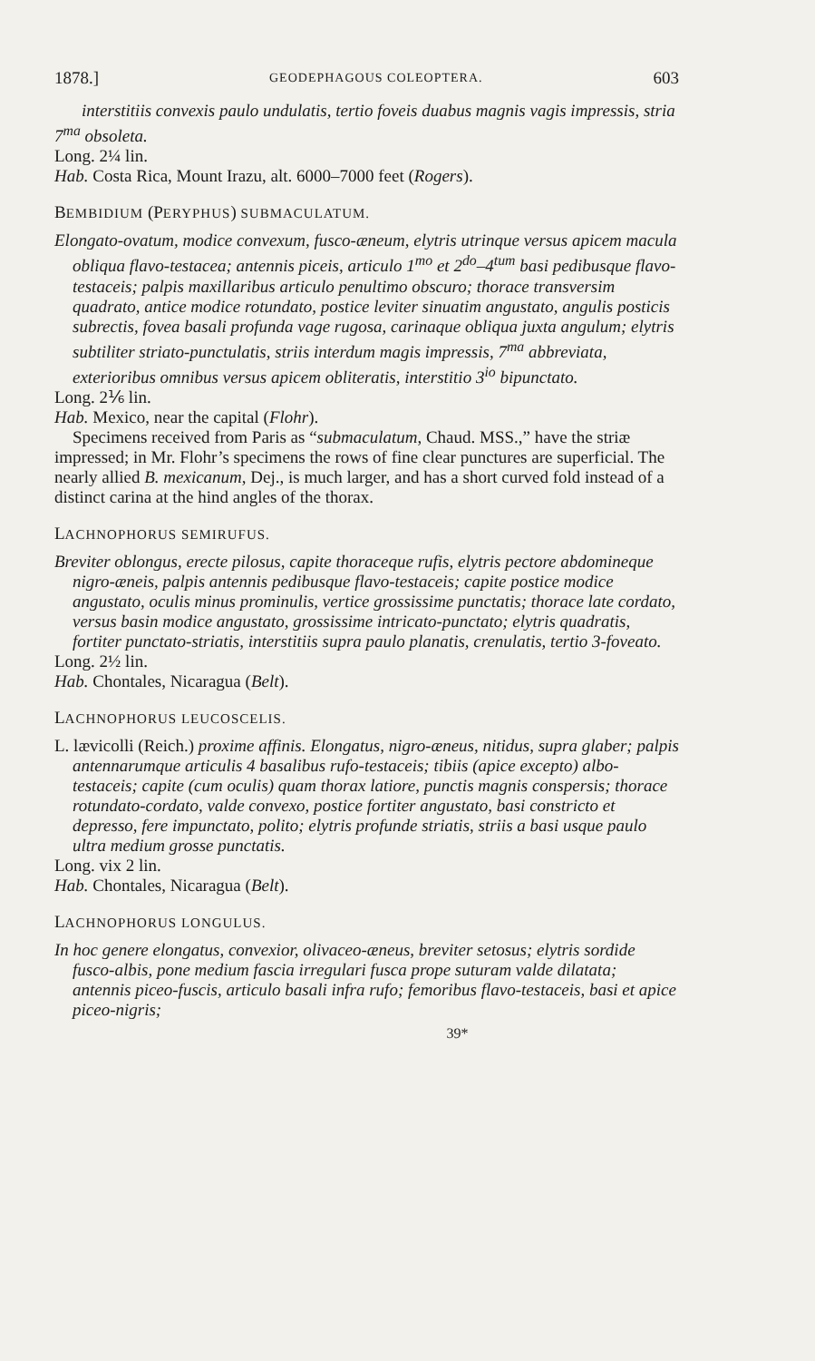1878.] GEODEPHAGOUS COLEOPTERA. 603
interstitiis convexis paulo undulatis, tertio foveis duabus magnis vagis impressis, stria 7<sup>ma</sup> obsoleta.
Long. 2¼ lin.
Hab. Costa Rica, Mount Irazu, alt. 6000–7000 feet (Rogers).
BEMBIDIUM (PERYPHUS) SUBMACULATUM.
Elongato-ovatum, modice convexum, fusco-æneum, elytris utrinque versus apicem macula obliqua flavo-testacea; antennis piceis, articulo 1<sup>mo</sup> et 2<sup>do</sup>–4<sup>tum</sup> basi pedibusque flavo-testaceis; palpis maxillaribus articulo penultimo obscuro; thorace transversim quadrato, antice modice rotundato, postice leviter sinuatim angustato, angulis posticis subrectis, fovea basali profunda vage rugosa, carinaque obliqua juxta angulum; elytris subtiliter striato-punctulatis, striis interdum magis impressis, 7<sup>ma</sup> abbreviata, exterioribus omnibus versus apicem obliteratis, interstitio 3<sup>io</sup> bipunctato.
Long. 2⅙ lin.
Hab. Mexico, near the capital (Flohr).
Specimens received from Paris as “submaculatum, Chaud. MSS.,” have the striæ impressed; in Mr. Flohr’s specimens the rows of fine clear punctures are superficial. The nearly allied B. mexicanum, Dej., is much larger, and has a short curved fold instead of a distinct carina at the hind angles of the thorax.
LACHNOPHORUS SEMIRUFUS.
Breviter oblongus, erecte pilosus, capite thoraceque rufis, elytris pectore abdomineque nigro-æneis, palpis antennis pedibusque flavo-testaceis; capite postice modice angustato, oculis minus prominulis, vertice grossissime punctatis; thorace late cordato, versus basin modice angustato, grossissime intricato-punctato; elytris quadratis, fortiter punctato-striatis, interstitiis supra paulo planatis, crenulatis, tertio 3-foveato.
Long. 2½ lin.
Hab. Chontales, Nicaragua (Belt).
LACHNOPHORUS LEUCOSCELIS.
L. lævicolli (Reich.) proxime affinis. Elongatus, nigro-æneus, nitidus, supra glaber; palpis antennarumque articulis 4 basalibus rufo-testaceis; tibiis (apice excepto) albo-testaceis; capite (cum oculis) quam thorax latiore, punctis magnis conspersis; thorace rotundato-cordato, valde convexo, postice fortiter angustato, basi constricto et depresso, fere impunctato, polito; elytris profunde striatis, striis a basi usque paulo ultra medium grosse punctatis.
Long. vix 2 lin.
Hab. Chontales, Nicaragua (Belt).
LACHNOPHORUS LONGULUS.
In hoc genere elongatus, convexior, olivaceo-æneus, breviter setosus; elytris sordide fusco-albis, pone medium fascia irregulari fusca prope suturam valde dilatata; antennis piceo-fuscis, articulo basali infra rufo; femoribus flavo-testaceis, basi et apice piceo-nigris;
39*